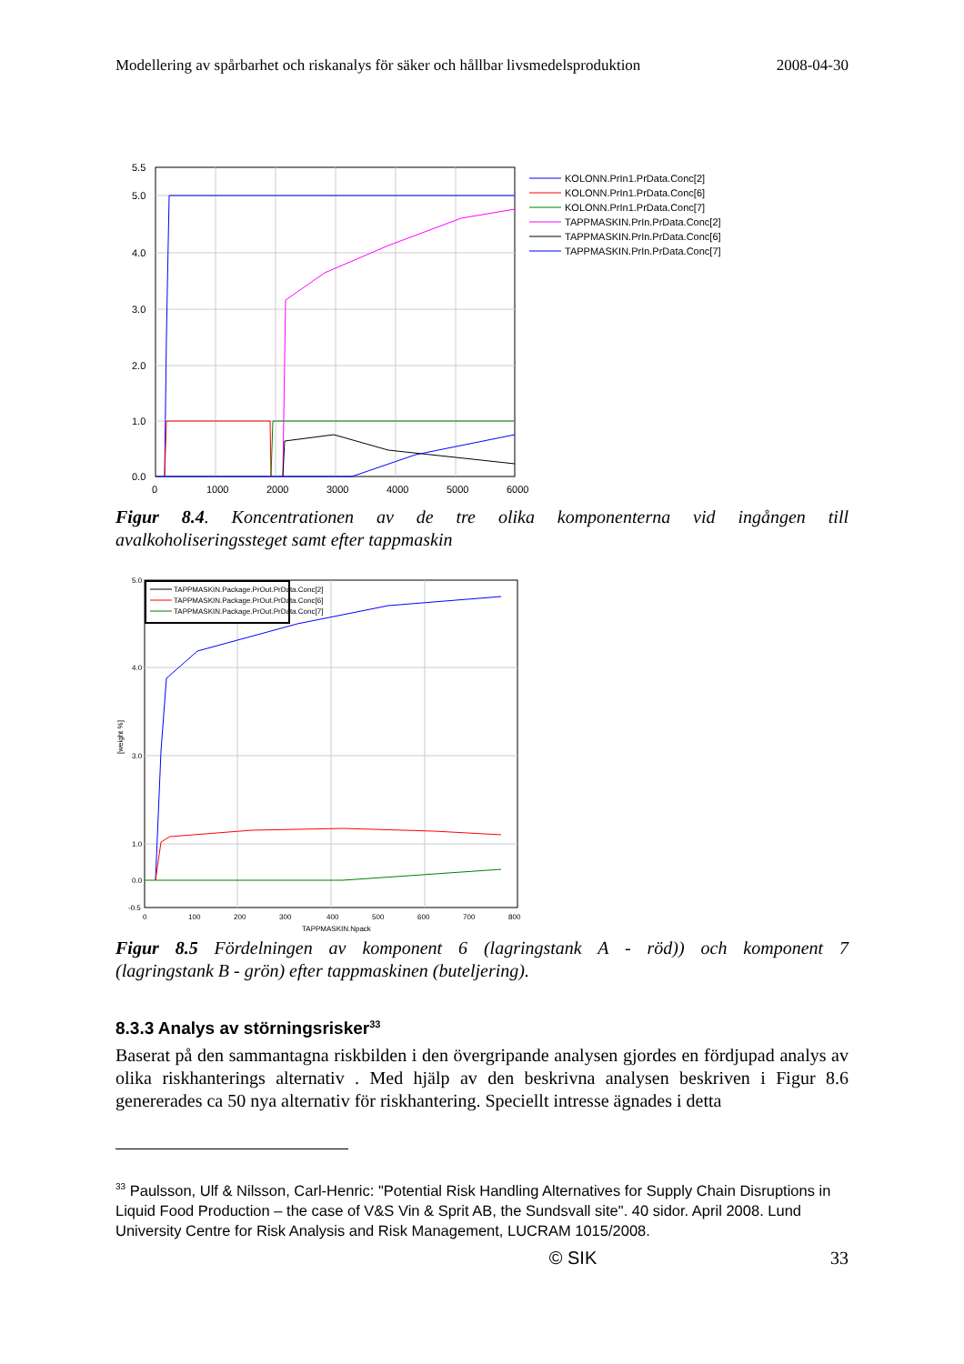Modellering av spårbarhet och riskanalys för säker och hållbar livsmedelsproduktion 2008-04-30
5.5
5.0
4.0
3.0
2.0
1.0
0.0
0
1000
2000
3000
4000
5000
6000
KOLONN.PrIn1.PrData.Conc[2]
KOLONN.PrIn1.PrData.Conc[6]
KOLONN.PrIn1.PrData.Conc[7]
TAPPMASKIN.PrIn.PrData.Conc[2]
TAPPMASKIN.PrIn.PrData.Conc[6]
TAPPMASKIN.PrIn.PrData.Conc[7]
Figur 8.4. Koncentrationen av de tre olika komponenterna vid ingången till
avalkoholiseringssteget samt efter tappmaskin
5.0
4.0
3.0
1.0
0.0
-0.5
0
100
200
300
400
500
600
700
800
TAPPMASKIN.Npack
[weight %]
TAPPMASKIN.Package.PrOut.PrData.Conc[2]
TAPPMASKIN.Package.PrOut.PrData.Conc[6]
TAPPMASKIN.Package.PrOut.PrData.Conc[7]
Figur 8.5 Fördelningen av komponent 6 (lagringstank A - röd)) och komponent 7
(lagringstank B - grön) efter tappmaskinen (buteljering).
8.3.3 Analys av störningsrisker<sup>33</sup>
Baserat på den sammantagna riskbilden i den övergripande analysen gjordes en fördjupad analys av olika riskhanterings alternativ . Med hjälp av den beskrivna analysen beskriven i Figur 8.6 genererades ca 50 nya alternativ för riskhantering. Speciellt intresse ägnades i detta
<sup>33</sup> Paulsson, Ulf & Nilsson, Carl-Henric: "Potential Risk Handling Alternatives for Supply Chain Disruptions in Liquid Food Production – the case of V&S Vin & Sprit AB, the Sundsvall site". 40 sidor. April 2008. Lund University Centre for Risk Analysis and Risk Management, LUCRAM 1015/2008.
© SIK 33